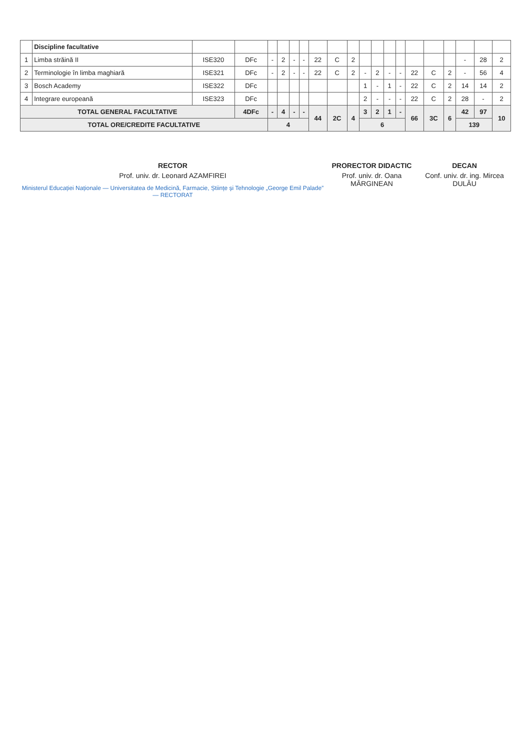| | Discipline facultative | | | | | | | | | | | | | | | | | | | |
| --- | --- | --- | --- | --- | --- | --- | --- | --- | --- | --- | --- | --- | --- | --- | --- | --- | --- | --- | --- | --- |
| 1 | Limba străină II | ISE320 | DFc | - | 2 | - | - | 22 | C | 2 | | | | | | | | - | 28 | 2 |
| 2 | Terminologie în limba maghiară | ISE321 | DFc | - | 2 | - | - | 22 | C | 2 | - | 2 | - | - | 22 | C | 2 | - | 56 | 4 |
| 3 | Bosch Academy | ISE322 | DFc | | | | | | | | 1 | - | 1 | - | 22 | C | 2 | 14 | 14 | 2 |
| 4 | Integrare europeană | ISE323 | DFc | | | | | | | | 2 | - | - | - | 22 | C | 2 | 28 | - | 2 |
| TOTAL GENERAL FACULTATIVE | | | 4DFc | - | 4 | - | - | 44 | 2C | 4 | 3 | 2 | 1 | - | 66 | 3C | 6 | 42 | 97 | 10 |
| TOTAL ORE/CREDITE FACULTATIVE | | | | 4 | | | | | | | 6 | | | | | | | 139 | | |
RECTOR
Prof. univ. dr. Leonard AZAMFIREI
Ministerul Educației Naționale — Universitatea de Medicină, Farmacie, Științe și Tehnologie „George Emil Palade” — RECTORAT
PRORECTOR DIDACTIC
Prof. univ. dr. Oana MĂRGINEAN
DECAN
Conf. univ. dr. ing. Mircea DULĂU